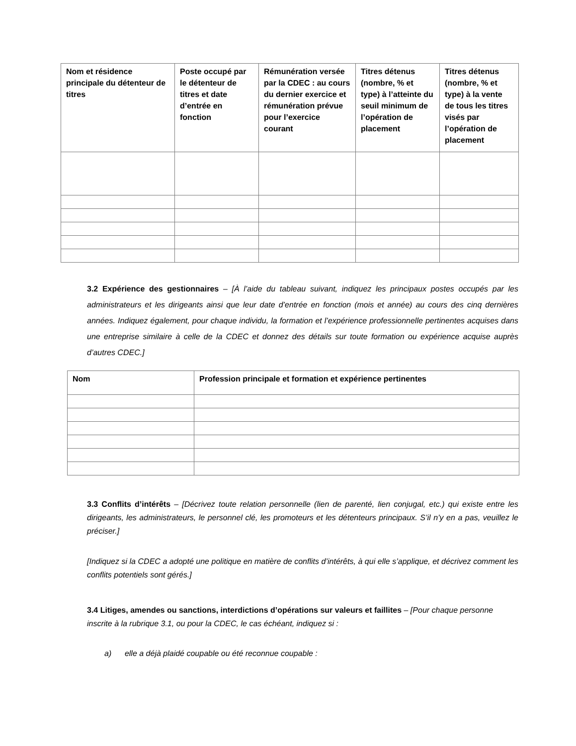| Nom et résidence principale du détenteur de titres | Poste occupé par le détenteur de titres et date d’entrée en fonction | Rémunération versée par la CDEC : au cours du dernier exercice et rémunération prévue pour l’exercice courant | Titres détenus (nombre, % et type) à l’atteinte du seuil minimum de l’opération de placement | Titres détenus (nombre, % et type) à la vente de tous les titres visés par l’opération de placement |
| --- | --- | --- | --- | --- |
3.2 Expérience des gestionnaires – [À l’aide du tableau suivant, indiquez les principaux postes occupés par les administrateurs et les dirigeants ainsi que leur date d’entrée en fonction (mois et année) au cours des cinq dernières années. Indiquez également, pour chaque individu, la formation et l’expérience professionnelle pertinentes acquises dans une entreprise similaire à celle de la CDEC et donnez des détails sur toute formation ou expérience acquise auprès d’autres CDEC.]
| Nom | Profession principale et formation et expérience pertinentes |
| --- | --- |
3.3 Conflits d’intérêts – [Décrivez toute relation personnelle (lien de parenté, lien conjugal, etc.) qui existe entre les dirigeants, les administrateurs, le personnel clé, les promoteurs et les détenteurs principaux. S’il n’y en a pas, veuillez le préciser.]
[Indiquez si la CDEC a adopté une politique en matière de conflits d’intérêts, à qui elle s’applique, et décrivez comment les conflits potentiels sont gérés.]
3.4 Litiges, amendes ou sanctions, interdictions d’opérations sur valeurs et faillites – [Pour chaque personne inscrite à la rubrique 3.1, ou pour la CDEC, le cas échéant, indiquez si :
a) elle a déjà plaidé coupable ou été reconnue coupable :